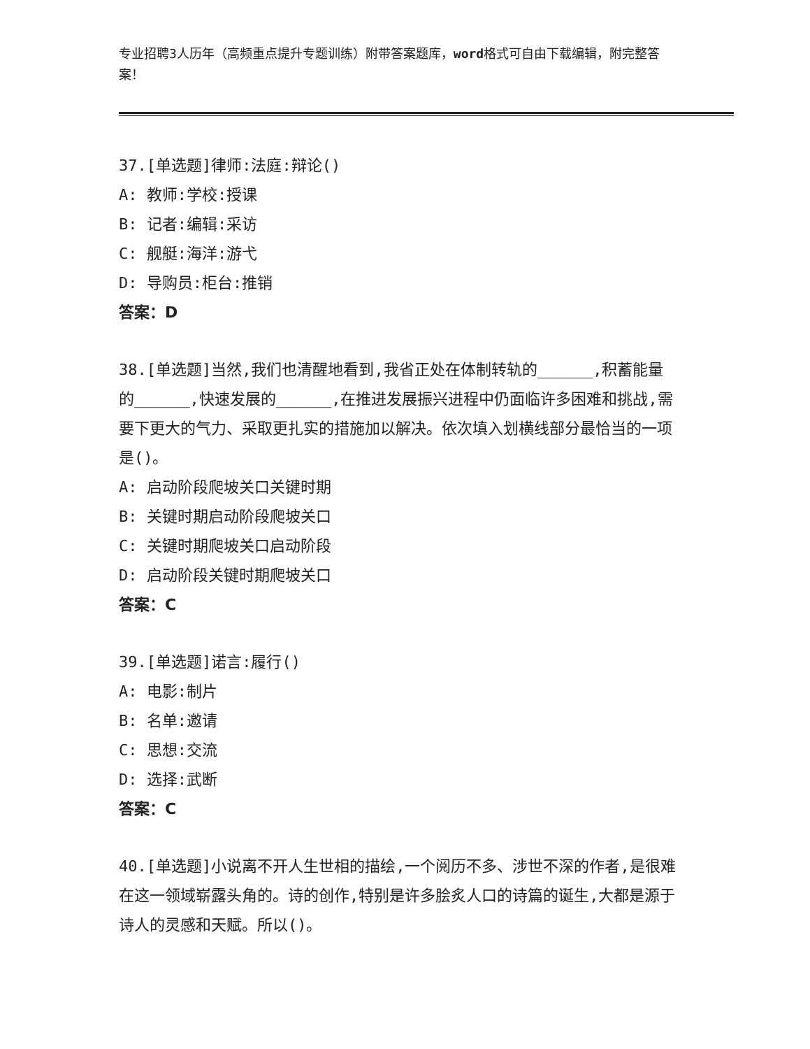专业招聘3人历年（高频重点提升专题训练）附带答案题库，word格式可自由下载编辑，附完整答案！
37.[单选题]律师:法庭:辩论()
A: 教师:学校:授课
B: 记者:编辑:采访
C: 舰艇:海洋:游弋
D: 导购员:柜台:推销
答案：D
38.[单选题]当然,我们也清醒地看到,我省正处在体制转轨的______,积蓄能量的______,快速发展的______,在推进发展振兴进程中仍面临许多困难和挑战,需要下更大的气力、采取更扎实的措施加以解决。依次填入划横线部分最恰当的一项是()。
A: 启动阶段爬坡关口关键时期
B: 关键时期启动阶段爬坡关口
C: 关键时期爬坡关口启动阶段
D: 启动阶段关键时期爬坡关口
答案：C
39.[单选题]诺言:履行()
A: 电影:制片
B: 名单:邀请
C: 思想:交流
D: 选择:武断
答案：C
40.[单选题]小说离不开人生世相的描绘,一个阅历不多、涉世不深的作者,是很难在这一领域崭露头角的。诗的创作,特别是许多脍炙人口的诗篇的诞生,大都是源于诗人的灵感和天赋。所以()。